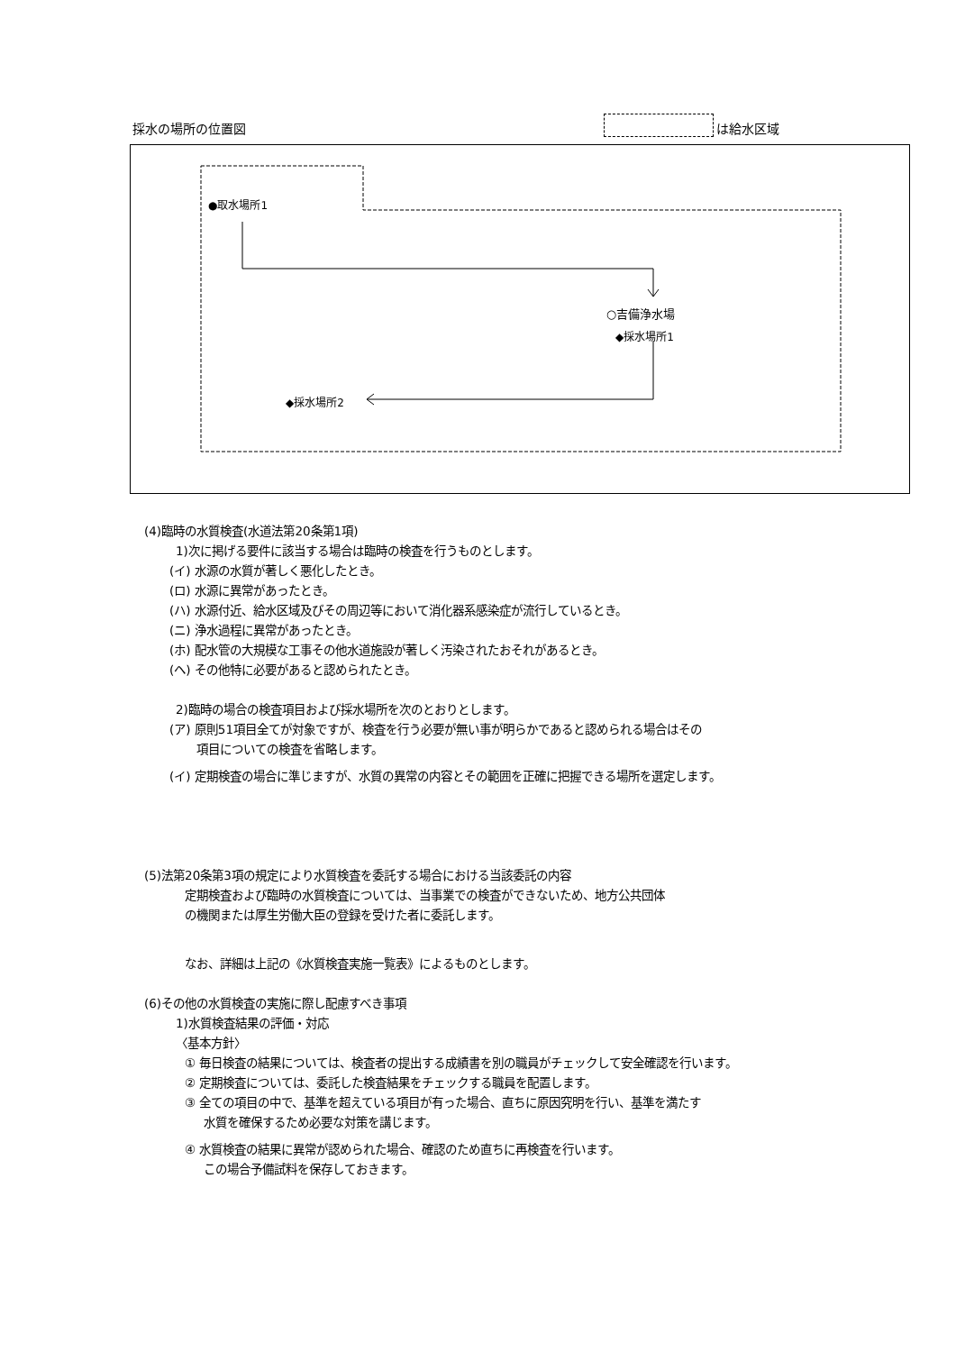採水の場所の位置図 は給水区域
●取水場所1
○吉備浄水場
◆採水場所1
◆採水場所2
(4)臨時の水質検査(水道法第20条第1項)
1)次に掲げる要件に該当する場合は臨時の検査を行うものとします。
(イ) 水源の水質が著しく悪化したとき。
(ロ) 水源に異常があったとき。
(ハ) 水源付近、給水区域及びその周辺等において消化器系感染症が流行しているとき。
(ニ) 浄水過程に異常があったとき。
(ホ) 配水管の大規模な工事その他水道施設が著しく汚染されたおそれがあるとき。
(ヘ) その他特に必要があると認められたとき。
2)臨時の場合の検査項目および採水場所を次のとおりとします。
(ア) 原則51項目全てが対象ですが、検査を行う必要が無い事が明らかであると認められる場合はその
項目についての検査を省略します。
(イ) 定期検査の場合に準じますが、水質の異常の内容とその範囲を正確に把握できる場所を選定します。
(5)法第20条第3項の規定により水質検査を委託する場合における当該委託の内容
定期検査および臨時の水質検査については、当事業での検査ができないため、地方公共団体
の機関または厚生労働大臣の登録を受けた者に委託します。
なお、詳細は上記の《水質検査実施一覧表》によるものとします。
(6)その他の水質検査の実施に際し配慮すべき事項
1)水質検査結果の評価・対応
〈基本方針〉
① 毎日検査の結果については、検査者の提出する成績書を別の職員がチェックして安全確認を行います。
② 定期検査については、委託した検査結果をチェックする職員を配置します。
③ 全ての項目の中で、基準を超えている項目が有った場合、直ちに原因究明を行い、基準を満たす
水質を確保するため必要な対策を講じます。
④ 水質検査の結果に異常が認められた場合、確認のため直ちに再検査を行います。
この場合予備試料を保存しておきます。